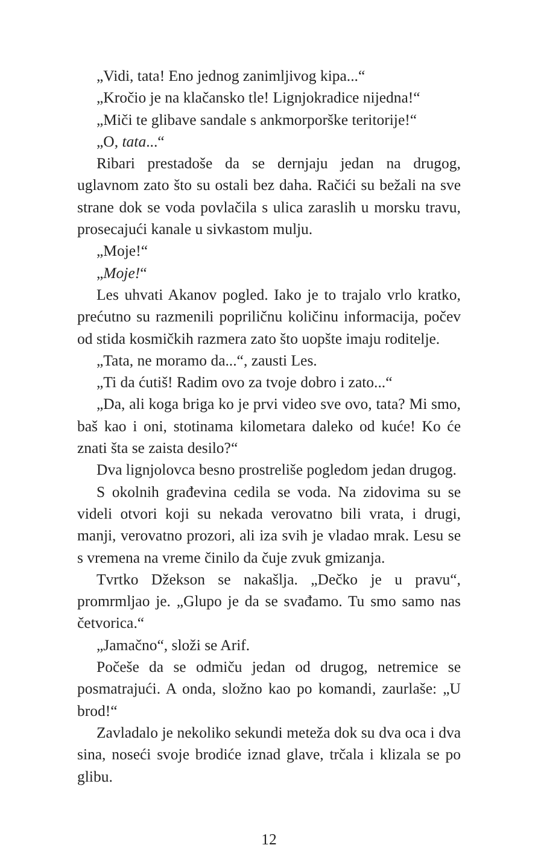„Vidi, tata! Eno jednog zanimljivog kipa...“
„Kročio je na klačansko tle! Lignjokradice nijedna!“
„Miči te glibave sandale s ankmorporške teritorije!“
„O, tata...“
Ribari prestadoše da se dernjaju jedan na drugog, uglavnom zato što su ostali bez daha. Račići su bežali na sve strane dok se voda povlačila s ulica zaraslih u morsku travu, prosecajući kanale u sivkastom mulju.
„Moje!“
„Moje!“
Les uhvati Akanov pogled. Iako je to trajalo vrlo kratko, prećutno su razmenili popriličnu količinu informacija, počev od stida kosmičkih razmera zato što uopšte imaju roditelje.
„Tata, ne moramo da...“, zausti Les.
„Ti da ćutiš! Radim ovo za tvoje dobro i zato...“
„Da, ali koga briga ko je prvi video sve ovo, tata? Mi smo, baš kao i oni, stotinama kilometara daleko od kuće! Ko će znati šta se zaista desilo?“
Dva lignjolovca besno prostreliše pogledom jedan drugog.
S okolnih građevina cedila se voda. Na zidovima su se videli otvori koji su nekada verovatno bili vrata, i drugi, manji, verovatno prozori, ali iza svih je vladao mrak. Lesu se s vremena na vreme činilo da čuje zvuk gmizanja.
Tvrtko Džekson se nakašlja. „Dečko je u pravu“, promrmljao je. „Glupo je da se svađamo. Tu smo samo nas četvorica.“
„Jamačno“, složi se Arif.
Počeše da se odmiču jedan od drugog, netremice se posmatrajući. A onda, složno kao po komandi, zaurlaše: „U brod!“
Zavladalo je nekoliko sekundi meteža dok su dva oca i dva sina, noseći svoje brodiće iznad glave, trčala i klizala se po glibu.
12